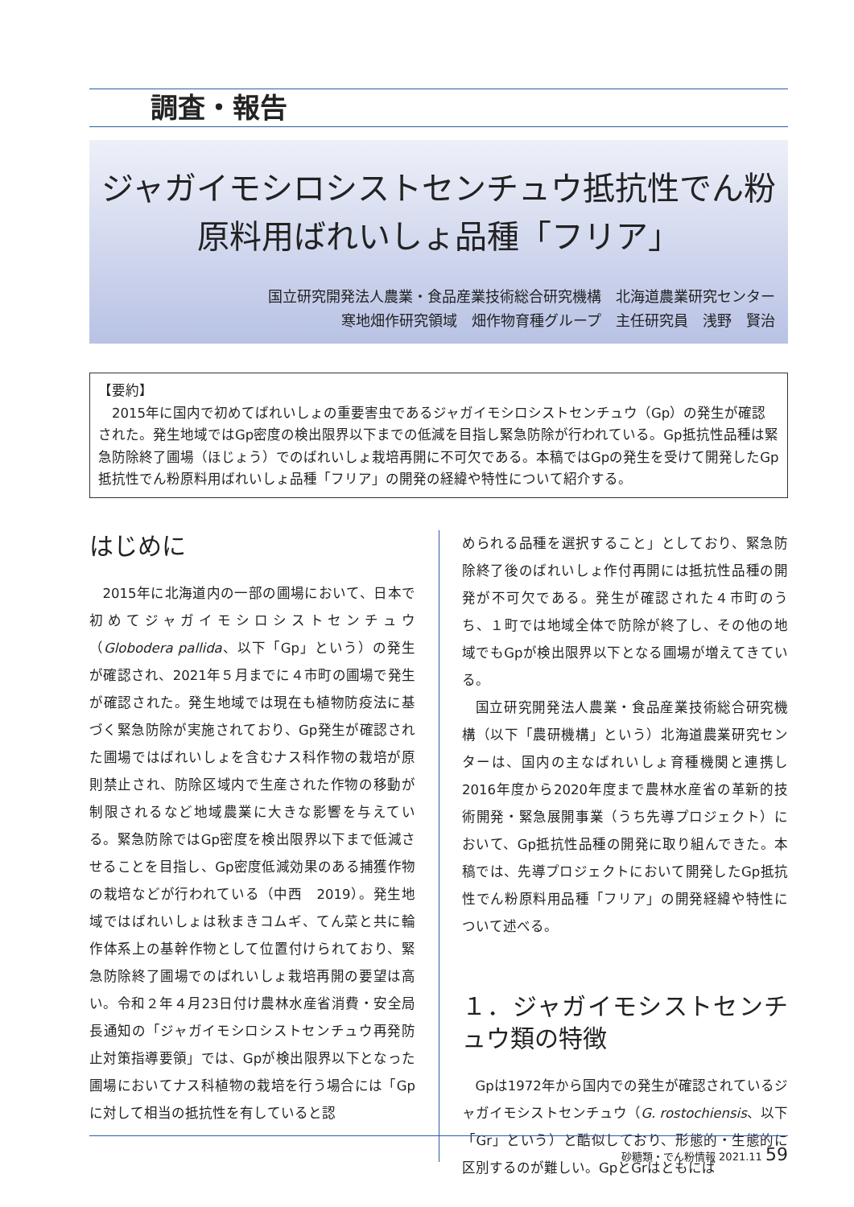調査・報告
ジャガイモシロシストセンチュウ抵抗性でん粉
原料用ばれいしょ品種「フリア」
国立研究開発法人農業・食品産業技術総合研究機構　北海道農業研究センター
寒地畑作研究領域　畑作物育種グループ　主任研究員　浅野　賢治
【要約】
　2015年に国内で初めてばれいしょの重要害虫であるジャガイモシロシストセンチュウ（Gp）の発生が確認された。発生地域ではGp密度の検出限界以下までの低減を目指し緊急防除が行われている。Gp抵抗性品種は緊急防除終了圃場（ほじょう）でのばれいしょ栽培再開に不可欠である。本稿ではGpの発生を受けて開発したGp抵抗性でん粉原料用ばれいしょ品種「フリア」の開発の経緯や特性について紹介する。
はじめに
2015年に北海道内の一部の圃場において、日本で初めてジャガイモシロシストセンチュウ（Globodera pallida、以下「Gp」という）の発生が確認され、2021年５月までに４市町の圃場で発生が確認された。発生地域では現在も植物防疫法に基づく緊急防除が実施されており、Gp発生が確認された圃場ではばれいしょを含むナス科作物の栽培が原則禁止され、防除区域内で生産された作物の移動が制限されるなど地域農業に大きな影響を与えている。緊急防除ではGp密度を検出限界以下まで低減させることを目指し、Gp密度低減効果のある捕獲作物の栽培などが行われている（中西　2019）。発生地域ではばれいしょは秋まきコムギ、てん菜と共に輪作体系上の基幹作物として位置付けられており、緊急防除終了圃場でのばれいしょ栽培再開の要望は高い。令和２年４月23日付け農林水産省消費・安全局長通知の「ジャガイモシロシストセンチュウ再発防止対策指導要領」では、Gpが検出限界以下となった圃場においてナス科植物の栽培を行う場合には「Gpに対して相当の抵抗性を有していると認
められる品種を選択すること」としており、緊急防除終了後のばれいしょ作付再開には抵抗性品種の開発が不可欠である。発生が確認された４市町のうち、１町では地域全体で防除が終了し、その他の地域でもGpが検出限界以下となる圃場が増えてきている。
国立研究開発法人農業・食品産業技術総合研究機構（以下「農研機構」という）北海道農業研究センターは、国内の主なばれいしょ育種機関と連携し2016年度から2020年度まで農林水産省の革新的技術開発・緊急展開事業（うち先導プロジェクト）において、Gp抵抗性品種の開発に取り組んできた。本稿では、先導プロジェクトにおいて開発したGp抵抗性でん粉原料用品種「フリア」の開発経緯や特性について述べる。
１．ジャガイモシストセンチュウ類の特徴
Gpは1972年から国内での発生が確認されているジャガイモシストセンチュウ（G. rostochiensis、以下「Gr」という）と酷似しており、形態的・生態的に区別するのが難しい。GpとGrはともにば
砂糖類・でん粉情報 2021.11 59